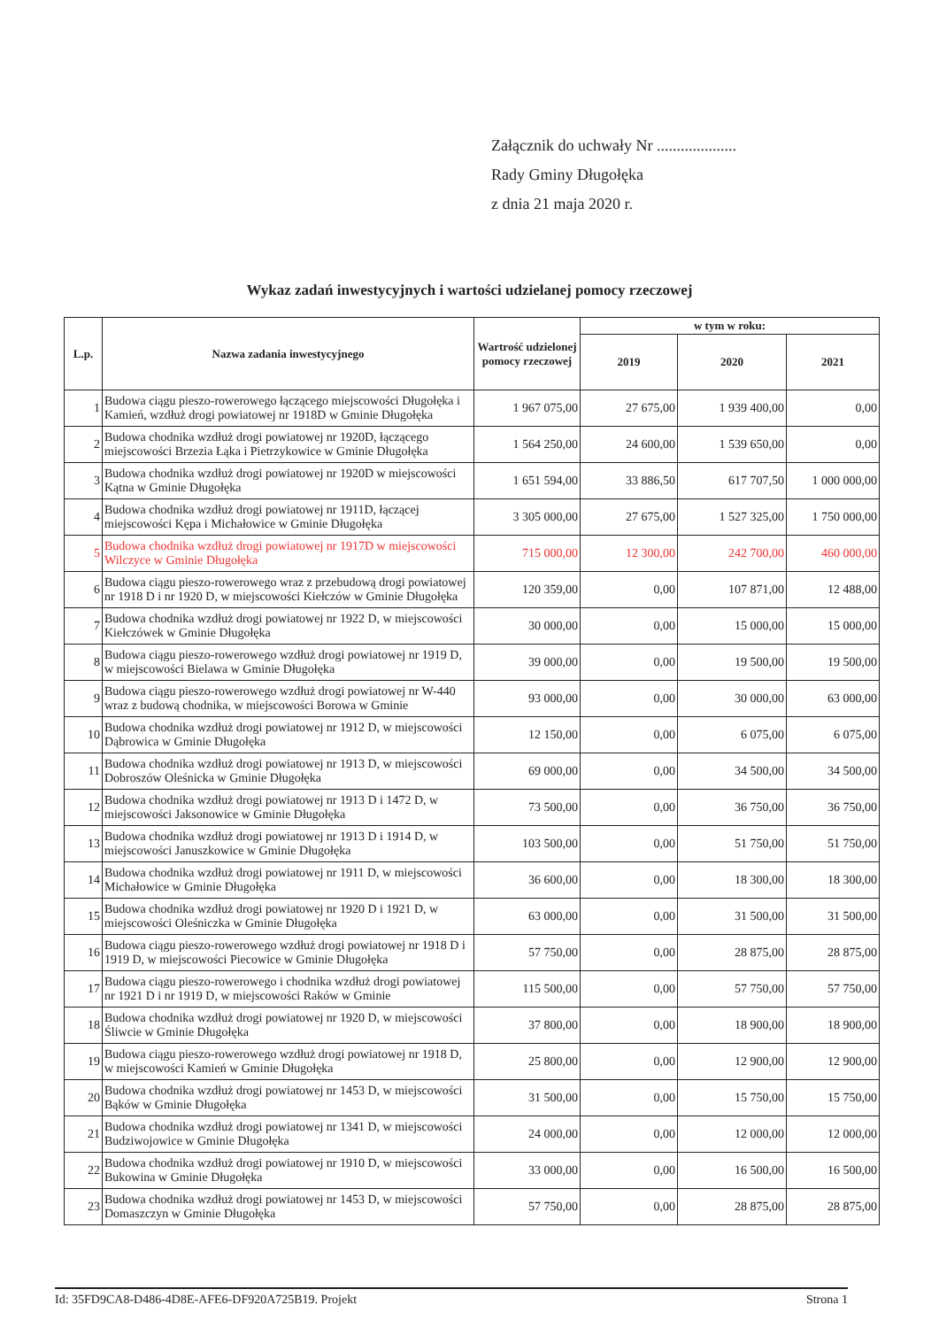Załącznik do uchwały Nr ....................
Rady Gminy Długołęka
z dnia 21 maja 2020 r.
Wykaz zadań inwestycyjnych i wartości udzielanej pomocy rzeczowej
| L.p. | Nazwa zadania inwestycyjnego | Wartrość udzielonej pomocy rzeczowej | w tym w roku: | | |
| --- | --- | --- | --- | --- | --- |
| | | | 2019 | 2020 | 2021 |
| 1 | Budowa ciągu pieszo-rowerowego łączącego miejscowości Długołęka i Kamień, wzdłuż drogi powiatowej nr 1918D w Gminie Długołęka | 1 967 075,00 | 27 675,00 | 1 939 400,00 | 0,00 |
| 2 | Budowa chodnika wzdłuż drogi powiatowej nr 1920D, łączącego miejscowości Brzezia Łąka i Pietrzykowice w Gminie Długołęka | 1 564 250,00 | 24 600,00 | 1 539 650,00 | 0,00 |
| 3 | Budowa chodnika wzdłuż drogi powiatowej nr 1920D w miejscowości Kątna w Gminie Długołęka | 1 651 594,00 | 33 886,50 | 617 707,50 | 1 000 000,00 |
| 4 | Budowa chodnika wzdłuż drogi powiatowej nr 1911D, łączącej miejscowości Kępa i Michałowice w Gminie Długołęka | 3 305 000,00 | 27 675,00 | 1 527 325,00 | 1 750 000,00 |
| 5 | Budowa chodnika wzdłuż drogi powiatowej nr 1917D w miejscowości Wilczyce w Gminie Długołęka | 715 000,00 | 12 300,00 | 242 700,00 | 460 000,00 |
| 6 | Budowa ciągu pieszo-rowerowego wraz z przebudową drogi powiatowej nr 1918 D i nr 1920 D, w miejscowości Kiełczów w Gminie Długołęka | 120 359,00 | 0,00 | 107 871,00 | 12 488,00 |
| 7 | Budowa chodnika wzdłuż drogi powiatowej nr 1922 D, w miejscowości Kiełczówek w Gminie Długołęka | 30 000,00 | 0,00 | 15 000,00 | 15 000,00 |
| 8 | Budowa ciągu pieszo-rowerowego wzdłuż drogi powiatowej nr 1919 D, w miejscowości Bielawa w Gminie Długołęka | 39 000,00 | 0,00 | 19 500,00 | 19 500,00 |
| 9 | Budowa ciągu pieszo-rowerowego wzdłuż drogi powiatowej nr W-440 wraz z budową chodnika, w miejscowości Borowa w Gminie | 93 000,00 | 0,00 | 30 000,00 | 63 000,00 |
| 10 | Budowa chodnika wzdłuż drogi powiatowej nr 1912 D, w miejscowości Dąbrowica w Gminie Długołęka | 12 150,00 | 0,00 | 6 075,00 | 6 075,00 |
| 11 | Budowa chodnika wzdłuż drogi powiatowej nr 1913 D, w miejscowości Dobroszów Oleśnicka w Gminie Długołęka | 69 000,00 | 0,00 | 34 500,00 | 34 500,00 |
| 12 | Budowa chodnika wzdłuż drogi powiatowej nr 1913 D i 1472 D, w miejscowości Jaksonowice w Gminie Długołęka | 73 500,00 | 0,00 | 36 750,00 | 36 750,00 |
| 13 | Budowa chodnika wzdłuż drogi powiatowej nr 1913 D i 1914 D, w miejscowości Januszkowice w Gminie Długołęka | 103 500,00 | 0,00 | 51 750,00 | 51 750,00 |
| 14 | Budowa chodnika wzdłuż drogi powiatowej nr 1911 D, w miejscowości Michałowice w Gminie Długołęka | 36 600,00 | 0,00 | 18 300,00 | 18 300,00 |
| 15 | Budowa chodnika wzdłuż drogi powiatowej nr 1920 D i 1921 D, w miejscowości Oleśniczka w Gminie Długołęka | 63 000,00 | 0,00 | 31 500,00 | 31 500,00 |
| 16 | Budowa ciągu pieszo-rowerowego wzdłuż drogi powiatowej nr 1918 D i 1919 D, w miejscowości Piecowice w Gminie Długołęka | 57 750,00 | 0,00 | 28 875,00 | 28 875,00 |
| 17 | Budowa ciągu pieszo-rowerowego i chodnika wzdłuż drogi powiatowej nr 1921 D i nr 1919 D, w miejscowości Raków w Gminie | 115 500,00 | 0,00 | 57 750,00 | 57 750,00 |
| 18 | Budowa chodnika wzdłuż drogi powiatowej nr 1920 D, w miejscowości Śliwcie w Gminie Długołęka | 37 800,00 | 0,00 | 18 900,00 | 18 900,00 |
| 19 | Budowa ciągu pieszo-rowerowego wzdłuż drogi powiatowej nr 1918 D, w miejscowości Kamień w Gminie Długołęka | 25 800,00 | 0,00 | 12 900,00 | 12 900,00 |
| 20 | Budowa chodnika wzdłuż drogi powiatowej nr 1453 D, w miejscowości Bąków w Gminie Długołęka | 31 500,00 | 0,00 | 15 750,00 | 15 750,00 |
| 21 | Budowa chodnika wzdłuż drogi powiatowej nr 1341 D, w miejscowości Budziwojowice w Gminie Długołęka | 24 000,00 | 0,00 | 12 000,00 | 12 000,00 |
| 22 | Budowa chodnika wzdłuż drogi powiatowej nr 1910 D, w miejscowości Bukowina w Gminie Długołęka | 33 000,00 | 0,00 | 16 500,00 | 16 500,00 |
| 23 | Budowa chodnika wzdłuż drogi powiatowej nr 1453 D, w miejscowości Domaszczyn w Gminie Długołęka | 57 750,00 | 0,00 | 28 875,00 | 28 875,00 |
Id: 35FD9CA8-D486-4D8E-AFE6-DF920A725B19. Projekt Strona 1